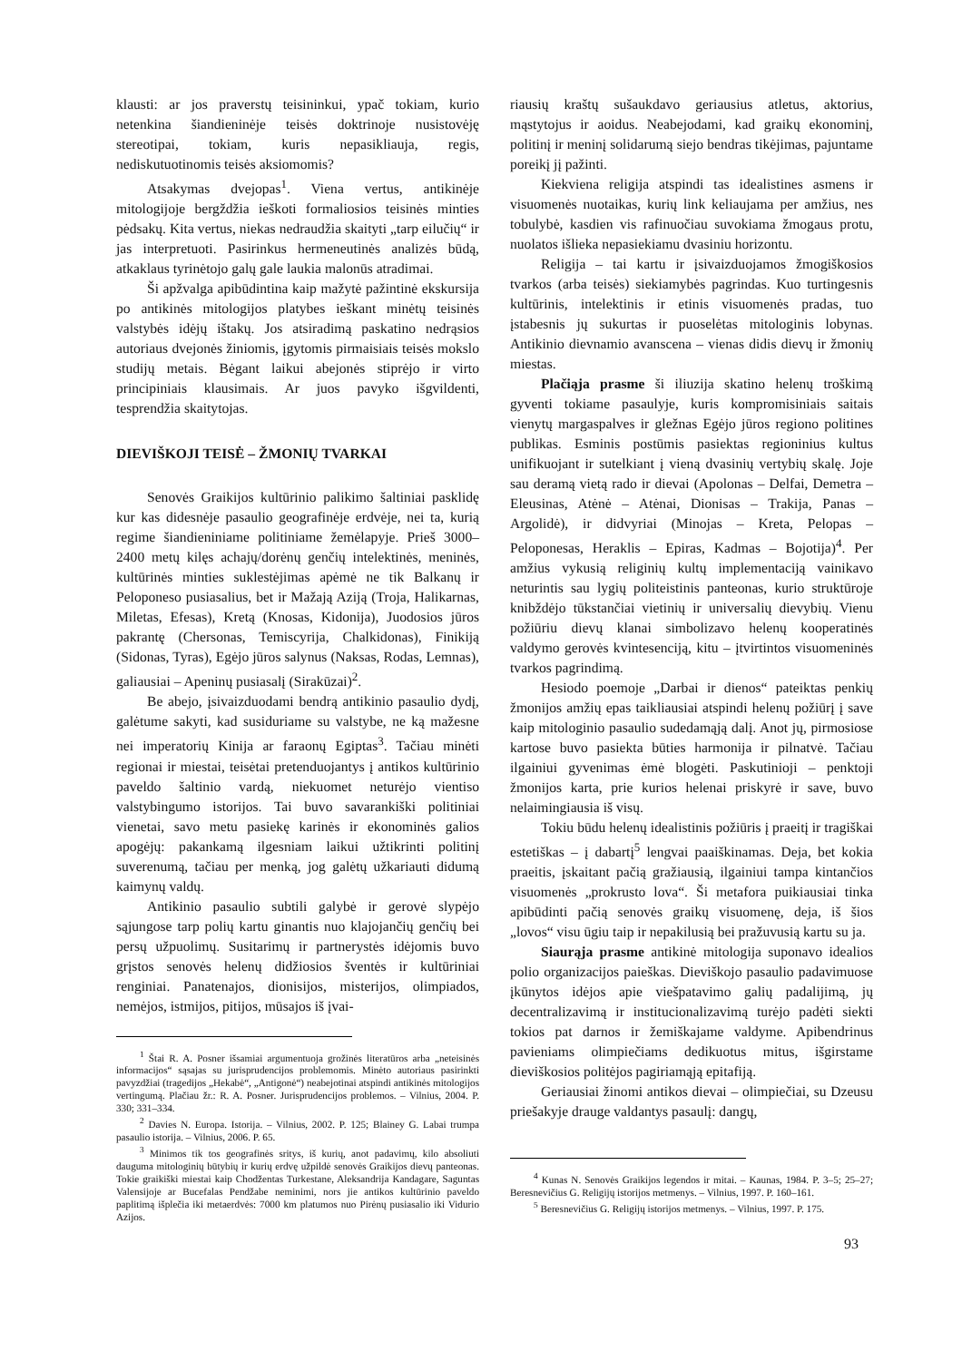klausti: ar jos praverstų teisininkui, ypač tokiam, kurio netenkina šiandieninėje teisės doktrinoje nusistovėję stereotipai, tokiam, kuris nepasikliauja, regis, nediskutuotinomis teisės aksiomomis?
Atsakymas dvejopas<sup>1</sup>. Viena vertus, antikinėje mitologijoje bergždžia ieškoti formaliosios teisinės minties pėdsakų. Kita vertus, niekas nedraudžia skaityti „tarp eilučių“ ir jas interpretuoti. Pasirinkus hermeneutinės analizės būdą, atkaklaus tyrinėtojo galų gale laukia malonūs atradimai.
Ši apžvalga apibūdintina kaip mažytė pažintinė ekskursija po antikinės mitologijos platybes ieškant minėtų teisinės valstybės idėjų ištakų. Jos atsiradimą paskatino nedrąsios autoriaus dvejonės žiniomis, įgytomis pirmaisiais teisės mokslo studijų metais. Bėgant laikui abejonės stiprėjo ir virto principiniais klausimais. Ar juos pavyko išgvildenti, tesprendžia skaitytojas.
DIEVIŠKOJI TEISĖ – ŽMONIŲ TVARKAI
Senovės Graikijos kultūrinio palikimo šaltiniai pasklidę kur kas didesnėje pasaulio geografinėje erdvėje, nei ta, kurią regime šiandieniniame politiniame žemėlapyje. Prieš 3000–2400 metų kilęs achajų/dorėnų genčių intelektinės, meninės, kultūrinės minties suklestėjimas apėmė ne tik Balkanų ir Peloponeso pusiasalius, bet ir Mažają Aziją (Troja, Halikarnas, Miletas, Efesas), Kretą (Knosas, Kidonija), Juodosios jūros pakrantę (Chersonas, Temiscyrija, Chalkidonas), Finikiją (Sidonas, Tyras), Egėjo jūros salynus (Naksas, Rodas, Lemnas), galiausiai – Apeninų pusiasalį (Sirakūzai)<sup>2</sup>.
Be abejo, įsivaizduodami bendrą antikinio pasaulio dydį, galėtume sakyti, kad susiduriame su valstybe, ne ką mažesne nei imperatorių Kinija ar faraonų Egiptas<sup>3</sup>. Tačiau minėti regionai ir miestai, teisėtai pretenduojantys į antikos kultūrinio paveldo šaltinio vardą, niekuomet neturėjo vientiso valstybingumo istorijos. Tai buvo savarankiški politiniai vienetai, savo metu pasiekę karinės ir ekonominės galios apogėjų: pakankamą ilgesniam laikui užtikrinti politinį suverenumą, tačiau per menką, jog galėtų užkariauti didumą kaimynų valdų.
Antikinio pasaulio subtili galybė ir gerovė slypėjo sąjungose tarp polių kartu ginantis nuo klajojančių genčių bei persų užpuolimų. Susitarimų ir partnerystės idėjomis buvo grįstos senovės helenų didžiosios šventės ir kultūriniai renginiai. Panatenajos, dionisijos, misterijos, olimpiados, nemėjos, istmijos, pitijos, mūsajos iš įvai-
<sup>1</sup> Štai R. A. Posner išsamiai argumentuoja grožinės literatūros arba „neteisinės informacijos“ sąsajas su jurisprudencijos problemomis. Minėto autoriaus pasirinkti pavyzdžiai (tragedijos „Hekabė“, „Antigonė“) neabejotinai atspindi antikinės mitologijos vertingumą. Plačiau žr.: R. A. Posner. Jurisprudencijos problemos. – Vilnius, 2004. P. 330; 331–334.
<sup>2</sup> Davies N. Europa. Istorija. – Vilnius, 2002. P. 125; Blainey G. Labai trumpa pasaulio istorija. – Vilnius, 2006. P. 65.
<sup>3</sup> Minimos tik tos geografinės sritys, iš kurių, anot padavimų, kilo absoliuti dauguma mitologinių būtybių ir kurių erdvę užpildė senovės Graikijos dievų panteonas. Tokie graikiški miestai kaip Chodžentas Turkestane, Aleksandrija Kandagare, Saguntas Valensijoje ar Bucefalas Pendžabe neminimi, nors jie antikos kultūrinio paveldo paplitimą išplečia iki metaerdvės: 7000 km platumos nuo Pirėnų pusiasalio iki Vidurio Azijos.
riausių kraštų sušaukdavo geriausius atletus, aktorius, mąstytojus ir aoidus. Neabejodami, kad graikų ekonominį, politinį ir meninį solidarumą siejo bendras tikėjimas, pajuntame poreikį jį pažinti.
Kiekviena religija atspindi tas idealistines asmens ir visuomenės nuotaikas, kurių link keliaujama per amžius, nes tobulybė, kasdien vis rafinuočiau suvokiama žmogaus protu, nuolatos išlieka nepasiekiamu dvasiniu horizontu.
Religija – tai kartu ir įsivaizduojamos žmogiškosios tvarkos (arba teisės) siekiamybės pagrindas. Kuo turtingesnis kultūrinis, intelektinis ir etinis visuomenės pradas, tuo įstabesnis jų sukurtas ir puoselėtas mitologinis lobynas. Antikinio dievnamio avanscena – vienas didis dievų ir žmonių miestas.
Plačiąja prasme ši iliuzija skatino helenų troškimą gyventi tokiame pasaulyje, kuris kompromisiniais saitais vienytų margaspalves ir gležnas Egėjo jūros regiono politines publikas. Esminis postūmis pasiektas regioninius kultus unifikuojant ir sutelkiant į vieną dvasinių vertybių skalę. Joje sau deramą vietą rado ir dievai (Apolonas – Delfai, Demetra – Eleusinas, Atėnė – Atėnai, Dionisas – Trakija, Panas – Argolidė), ir didvyriai (Minojas – Kreta, Pelopas – Peloponesas, Heraklis – Epiras, Kadmas – Bojotija)<sup>4</sup>. Per amžius vykusią religinių kultų implementaciją vainikavo neturintis sau lygių politeistinis panteonas, kurio struktūroje knibždėjo tūkstančiai vietinių ir universalių dievybių. Vienu požiūriu dievų klanai simbolizavo helenų kooperatinės valdymo gerovės kvintesenciją, kitu – įtvirtintos visuomeninės tvarkos pagrindimą.
Hesiodo poemoje „Darbai ir dienos“ pateiktas penkių žmonijos amžių epas taikliausiai atspindi helenų požiūrį į save kaip mitologinio pasaulio sudedamąją dalį. Anot jų, pirmosiose kartose buvo pasiekta būties harmonija ir pilnatvė. Tačiau ilgainiui gyvenimas ėmė blogėti. Paskutinioji – penktoji žmonijos karta, prie kurios helenai priskyrė ir save, buvo nelaimingiausia iš visų.
Tokiu būdu helenų idealistinis požiūris į praeitį ir tragiškai estetiškas – į dabartį<sup>5</sup> lengvai paaiškinamas. Deja, bet kokia praeitis, įskaitant pačią gražiausią, ilgainiui tampa kintančios visuomenės „prokrusto lova“. Ši metafora puikiausiai tinka apibūdinti pačią senovės graikų visuomenę, deja, iš šios „lovos“ visu ūgiu taip ir nepakilusią bei pražuvusią kartu su ja.
Siaurąja prasme antikinė mitologija suponavo idealios polio organizacijos paieškas. Dieviškojo pasaulio padavimuose įkūnytos idėjos apie viešpatavimo galių padalijimą, jų decentralizavimą ir institucionalizavimą turėjo padėti siekti tokios pat darnos ir žemiškajame valdyme. Apibendrinus pavieniams olimpiečiams dedikuotus mitus, išgirstame dieviškosios politėjos pagiriamąją epitafiją.
Geriausiai žinomi antikos dievai – olimpiečiai, su Dzeusu priešakyje drauge valdantys pasaulį: dangų,
<sup>4</sup> Kunas N. Senovės Graikijos legendos ir mitai. – Kaunas, 1984. P. 3–5; 25–27; Beresnevičius G. Religijų istorijos metmenys. – Vilnius, 1997. P. 160–161.
<sup>5</sup> Beresnevičius G. Religijų istorijos metmenys. – Vilnius, 1997. P. 175.
93